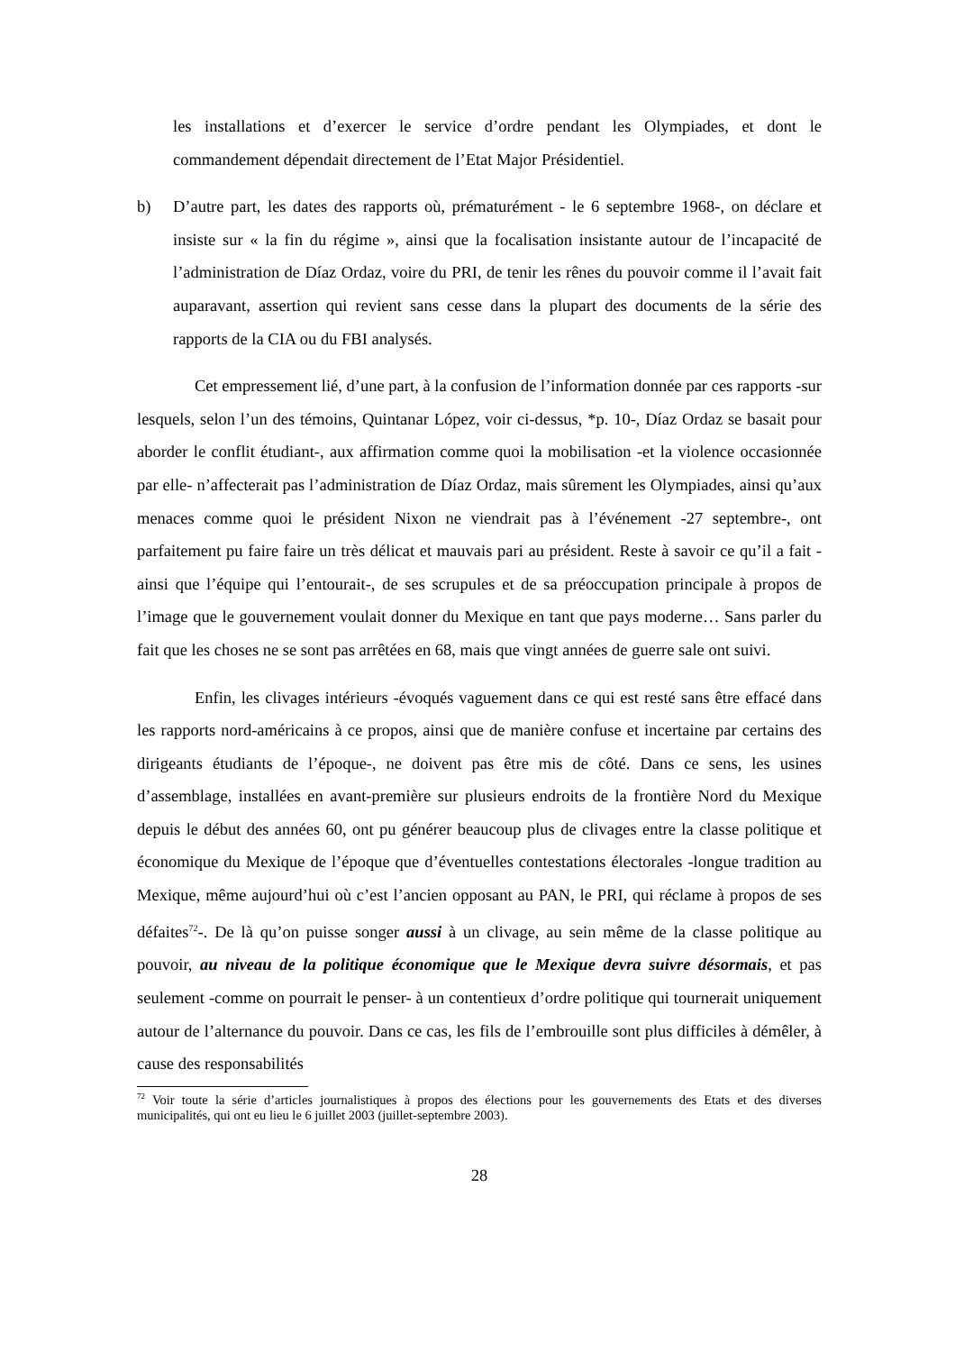les installations et d’exercer le service d’ordre pendant les Olympiades, et dont le commandement dépendait directement de l’Etat Major Présidentiel.
b) D’autre part, les dates des rapports où, prématurément - le 6 septembre 1968-, on déclare et insiste sur « la fin du régime », ainsi que la focalisation insistante autour de l’incapacité de l’administration de Díaz Ordaz, voire du PRI, de tenir les rênes du pouvoir comme il l’avait fait auparavant, assertion qui revient sans cesse dans la plupart des documents de la série des rapports de la CIA ou du FBI analysés.
Cet empressement lié, d’une part, à la confusion de l’information donnée par ces rapports -sur lesquels, selon l’un des témoins, Quintanar López, voir ci-dessus, *p. 10-, Díaz Ordaz se basait pour aborder le conflit étudiant-, aux affirmation comme quoi la mobilisation -et la violence occasionnée par elle- n’affecterait pas l’administration de Díaz Ordaz, mais sûrement les Olympiades, ainsi qu’aux menaces comme quoi le président Nixon ne viendrait pas à l’événement -27 septembre-, ont parfaitement pu faire faire un très délicat et mauvais pari au président. Reste à savoir ce qu’il a fait -ainsi que l’équipe qui l’entourait-, de ses scrupules et de sa préoccupation principale à propos de l’image que le gouvernement voulait donner du Mexique en tant que pays moderne… Sans parler du fait que les choses ne se sont pas arrêtées en 68, mais que vingt années de guerre sale ont suivi.
Enfin, les clivages intérieurs -évoqués vaguement dans ce qui est resté sans être effacé dans les rapports nord-américains à ce propos, ainsi que de manière confuse et incertaine par certains des dirigeants étudiants de l’époque-, ne doivent pas être mis de côté. Dans ce sens, les usines d’assemblage, installées en avant-première sur plusieurs endroits de la frontière Nord du Mexique depuis le début des années 60, ont pu générer beaucoup plus de clivages entre la classe politique et économique du Mexique de l’époque que d’éventuelles contestations électorales -longue tradition au Mexique, même aujourd’hui où c’est l’ancien opposant au PAN, le PRI, qui réclame à propos de ses défaites<sup>72</sup>-. De là qu’on puisse songer aussi à un clivage, au sein même de la classe politique au pouvoir, au niveau de la politique économique que le Mexique devra suivre désormais, et pas seulement -comme on pourrait le penser- à un contentieux d’ordre politique qui tournerait uniquement autour de l’alternance du pouvoir. Dans ce cas, les fils de l’embrouille sont plus difficiles à démêler, à cause des responsabilités
<sup>72</sup> Voir toute la série d’articles journalistiques à propos des élections pour les gouvernements des Etats et des diverses municipalités, qui ont eu lieu le 6 juillet 2003 (juillet-septembre 2003).
28